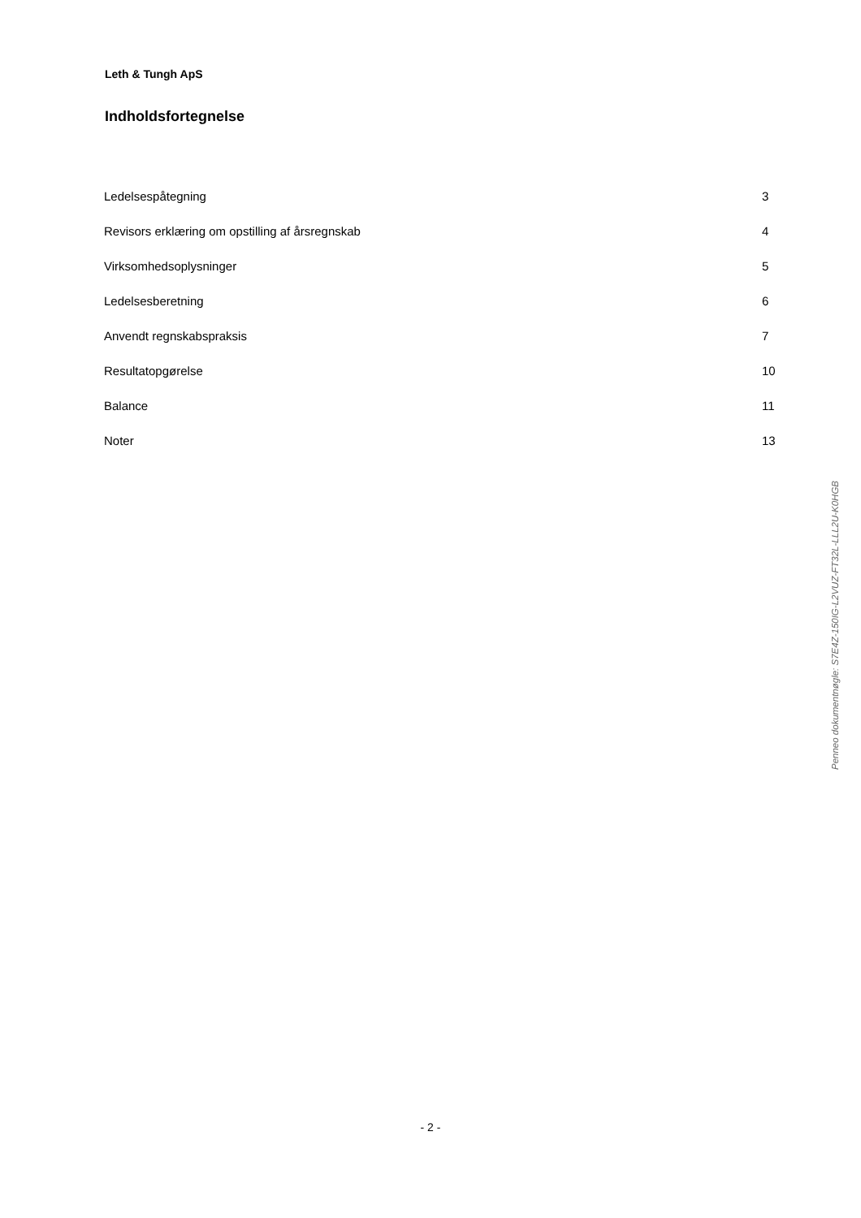Leth & Tungh ApS
Indholdsfortegnelse
| Ledelsespåtegning | 3 |
| Revisors erklæring om opstilling af årsregnskab | 4 |
| Virksomhedsoplysninger | 5 |
| Ledelsesberetning | 6 |
| Anvendt regnskabspraksis | 7 |
| Resultatopgørelse | 10 |
| Balance | 11 |
| Noter | 13 |
- 2 -
Penneo dokumentnøgle: S7E4Z-150IG-L2VUZ-FT32L-LLL2U-K0HGB